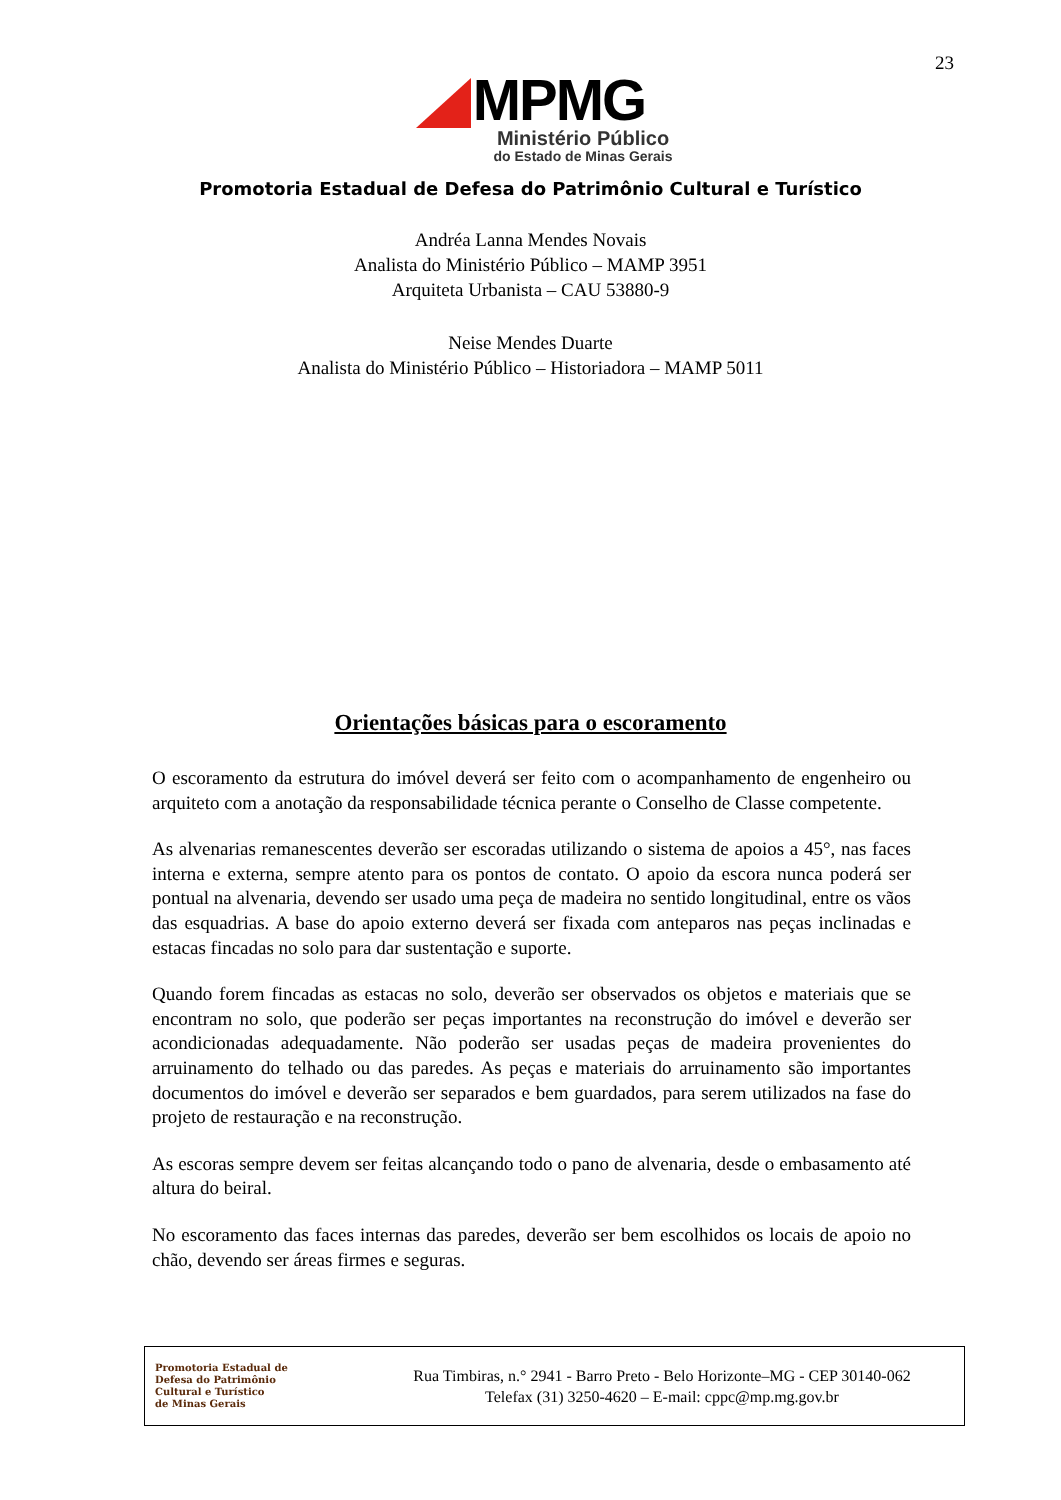23
MPMG
Ministério Público
do Estado de Minas Gerais
Promotoria Estadual de Defesa do Patrimônio Cultural e Turístico
Andréa Lanna Mendes Novais
Analista do Ministério Público – MAMP 3951
Arquiteta Urbanista – CAU 53880-9
Neise Mendes Duarte
Analista do Ministério Público – Historiadora – MAMP 5011
Orientações básicas para o escoramento
O escoramento da estrutura do imóvel deverá ser feito com o acompanhamento de engenheiro ou arquiteto com a anotação da responsabilidade técnica perante o Conselho de Classe competente.
As alvenarias remanescentes deverão ser escoradas utilizando o sistema de apoios a 45°, nas faces interna e externa, sempre atento para os pontos de contato. O apoio da escora nunca poderá ser pontual na alvenaria, devendo ser usado uma peça de madeira no sentido longitudinal, entre os vãos das esquadrias. A base do apoio externo deverá ser fixada com anteparos nas peças inclinadas e estacas fincadas no solo para dar sustentação e suporte.
Quando forem fincadas as estacas no solo, deverão ser observados os objetos e materiais que se encontram no solo, que poderão ser peças importantes na reconstrução do imóvel e deverão ser acondicionadas adequadamente. Não poderão ser usadas peças de madeira provenientes do arruinamento do telhado ou das paredes. As peças e materiais do arruinamento são importantes documentos do imóvel e deverão ser separados e bem guardados, para serem utilizados na fase do projeto de restauração e na reconstrução.
As escoras sempre devem ser feitas alcançando todo o pano de alvenaria, desde o embasamento até altura do beiral.
No escoramento das faces internas das paredes, deverão ser bem escolhidos os locais de apoio no chão, devendo ser áreas firmes e seguras.
Promotoria Estadual de
Defesa do Patrimônio
Cultural e Turístico
de Minas Gerais
Rua Timbiras, n.° 2941 - Barro Preto - Belo Horizonte–MG - CEP 30140-062
Telefax (31) 3250-4620 – E-mail: cppc@mp.mg.gov.br